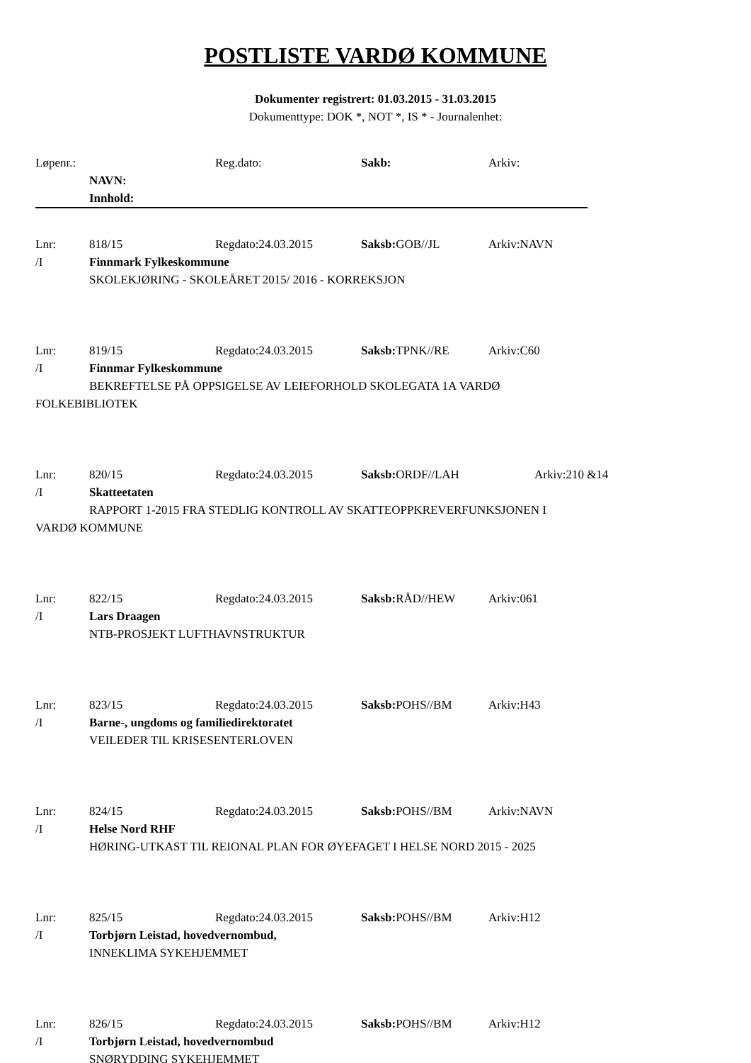POSTLISTE VARDØ KOMMUNE
Dokumenter registrert: 01.03.2015 - 31.03.2015
Dokumenttype: DOK *, NOT *, IS * - Journalenhet:
Løpenr.: Reg.dato: Sakb: Arkiv:
NAVN:
Innhold:
Lnr: 818/15 Regdato:24.03.2015 Saksb: GOB//JL Arkiv:NAVN
/I Finnmark Fylkeskommune
SKOLEKJØRING - SKOLEÅRET 2015/ 2016 - KORREKSJON
Lnr: 819/15 Regdato:24.03.2015 Saksb: TPNK//RE Arkiv:C60
/I Finnmar Fylkeskommune
BEKREFTELSE PÅ OPPSIGELSE AV LEIEFORHOLD SKOLEGATA 1A VARDØ
FOLKEBIBLIOTEK
Lnr: 820/15 Regdato:24.03.2015 Saksb: ORDF//LAH Arkiv:210 &14
/I Skatteetaten
RAPPORT 1-2015 FRA STEDLIG KONTROLL AV SKATTEOPPKREVERFUNKSJONEN I
VARDØ KOMMUNE
Lnr: 822/15 Regdato:24.03.2015 Saksb: RÅD//HEW Arkiv:061
/I Lars Draagen
NTB-PROSJEKT LUFTHAVNSTRUKTUR
Lnr: 823/15 Regdato:24.03.2015 Saksb: POHS//BM Arkiv:H43
/I Barne-, ungdoms og familiedirektoratet
VEILEDER TIL KRISESENTERLOVEN
Lnr: 824/15 Regdato:24.03.2015 Saksb: POHS//BM Arkiv:NAVN
/I Helse Nord RHF
HØRING-UTKAST TIL REIONAL PLAN FOR ØYEFAGET I HELSE NORD 2015 - 2025
Lnr: 825/15 Regdato:24.03.2015 Saksb: POHS//BM Arkiv:H12
/I Torbjørn Leistad, hovedvernombud,
INNEKLIMA SYKEHJEMMET
Lnr: 826/15 Regdato:24.03.2015 Saksb: POHS//BM Arkiv:H12
/I Torbjørn Leistad, hovedvernombud
SNØRYDDING SYKEHJEMMET